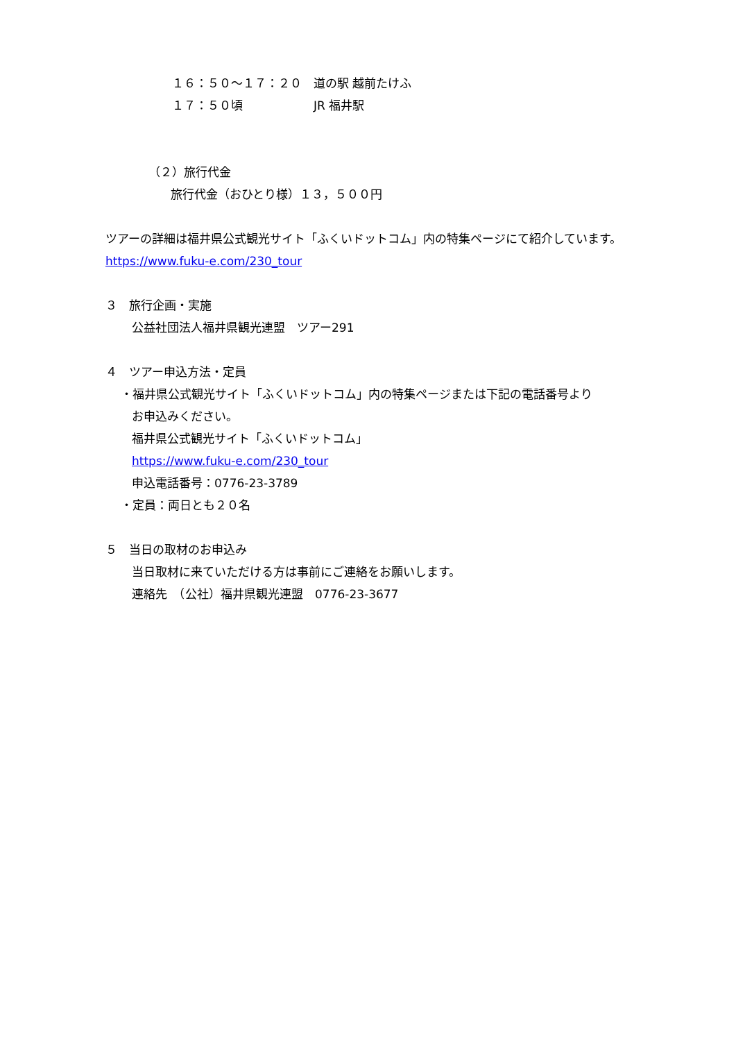１６：５０～１７：２０　道の駅 越前たけふ
１７：５０頃　　　　　　JR 福井駅
（２）旅行代金
旅行代金（おひとり様）１３，５００円
ツアーの詳細は福井県公式観光サイト「ふくいドットコム」内の特集ページにて紹介しています。
https://www.fuku-e.com/230_tour
３　旅行企画・実施
公益社団法人福井県観光連盟　ツアー291
４　ツアー申込方法・定員
・福井県公式観光サイト「ふくいドットコム」内の特集ページまたは下記の電話番号より
お申込みください。
福井県公式観光サイト「ふくいドットコム」
https://www.fuku-e.com/230_tour
申込電話番号：0776-23-3789
・定員：両日とも２０名
５　当日の取材のお申込み
当日取材に来ていただける方は事前にご連絡をお願いします。
連絡先　（公社）福井県観光連盟　0776-23-3677